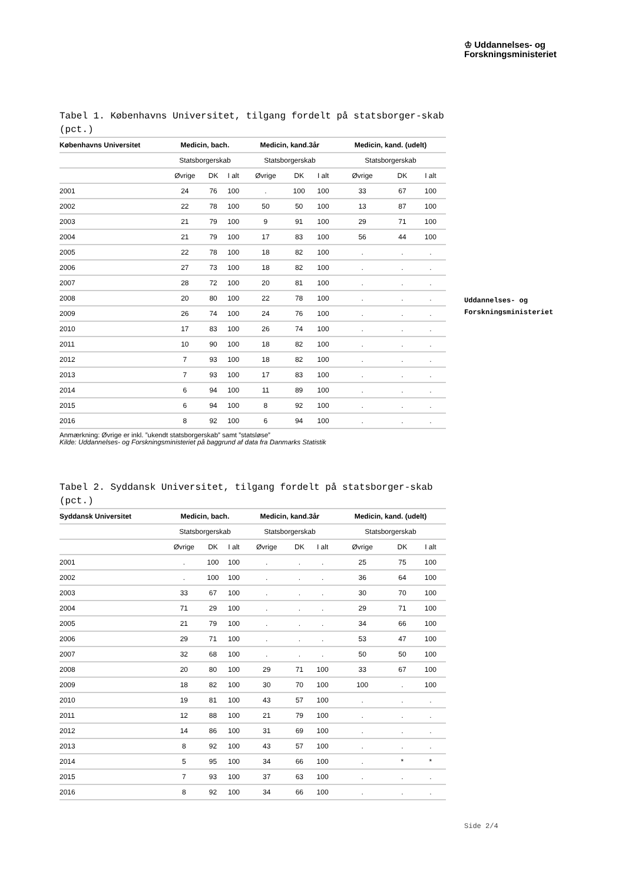♔ Uddannelses- og
Forskningsministeriet
Uddannelses- og
Forskningsministeriet
Tabel 1. Københavns Universitet, tilgang fordelt på statsborger-skab (pct.)
| Københavns Universitet | Medicin, bach. | | | Medicin, kand.3år | | | Medicin, kand. (udelt) | | |
| --- | --- | --- | --- | --- | --- | --- | --- | --- | --- |
| | Statsborgerskab | | | Statsborgerskab | | | Statsborgerskab | | |
| | Øvrige | DK | I alt | Øvrige | DK | I alt | Øvrige | DK | I alt |
| 2001 | 24 | 76 | 100 | . | 100 | 100 | 33 | 67 | 100 |
| 2002 | 22 | 78 | 100 | 50 | 50 | 100 | 13 | 87 | 100 |
| 2003 | 21 | 79 | 100 | 9 | 91 | 100 | 29 | 71 | 100 |
| 2004 | 21 | 79 | 100 | 17 | 83 | 100 | 56 | 44 | 100 |
| 2005 | 22 | 78 | 100 | 18 | 82 | 100 | . | . | . |
| 2006 | 27 | 73 | 100 | 18 | 82 | 100 | . | . | . |
| 2007 | 28 | 72 | 100 | 20 | 81 | 100 | . | . | . |
| 2008 | 20 | 80 | 100 | 22 | 78 | 100 | . | . | . |
| 2009 | 26 | 74 | 100 | 24 | 76 | 100 | . | . | . |
| 2010 | 17 | 83 | 100 | 26 | 74 | 100 | . | . | . |
| 2011 | 10 | 90 | 100 | 18 | 82 | 100 | . | . | . |
| 2012 | 7 | 93 | 100 | 18 | 82 | 100 | . | . | . |
| 2013 | 7 | 93 | 100 | 17 | 83 | 100 | . | . | . |
| 2014 | 6 | 94 | 100 | 11 | 89 | 100 | . | . | . |
| 2015 | 6 | 94 | 100 | 8 | 92 | 100 | . | . | . |
| 2016 | 8 | 92 | 100 | 6 | 94 | 100 | . | . | . |
Anmærkning: Øvrige er inkl. ”ukendt statsborgerskab” samt ”statsløse”
Kilde: Uddannelses- og Forskningsministeriet på baggrund af data fra Danmarks Statistik
Tabel 2. Syddansk Universitet, tilgang fordelt på statsborger-skab (pct.)
| Syddansk Universitet | Medicin, bach. | | | Medicin, kand.3år | | | Medicin, kand. (udelt) | | |
| --- | --- | --- | --- | --- | --- | --- | --- | --- | --- |
| | Statsborgerskab | | | Statsborgerskab | | | Statsborgerskab | | |
| | Øvrige | DK | I alt | Øvrige | DK | I alt | Øvrige | DK | I alt |
| 2001 | . | 100 | 100 | . | . | . | 25 | 75 | 100 |
| 2002 | . | 100 | 100 | . | . | . | 36 | 64 | 100 |
| 2003 | 33 | 67 | 100 | . | . | . | 30 | 70 | 100 |
| 2004 | 71 | 29 | 100 | . | . | . | 29 | 71 | 100 |
| 2005 | 21 | 79 | 100 | . | . | . | 34 | 66 | 100 |
| 2006 | 29 | 71 | 100 | . | . | . | 53 | 47 | 100 |
| 2007 | 32 | 68 | 100 | . | . | . | 50 | 50 | 100 |
| 2008 | 20 | 80 | 100 | 29 | 71 | 100 | 33 | 67 | 100 |
| 2009 | 18 | 82 | 100 | 30 | 70 | 100 | 100 | . | 100 |
| 2010 | 19 | 81 | 100 | 43 | 57 | 100 | . | . | . |
| 2011 | 12 | 88 | 100 | 21 | 79 | 100 | . | . | . |
| 2012 | 14 | 86 | 100 | 31 | 69 | 100 | . | . | . |
| 2013 | 8 | 92 | 100 | 43 | 57 | 100 | . | . | . |
| 2014 | 5 | 95 | 100 | 34 | 66 | 100 | . | * | * |
| 2015 | 7 | 93 | 100 | 37 | 63 | 100 | . | . | . |
| 2016 | 8 | 92 | 100 | 34 | 66 | 100 | . | . | . |
Side 2/4